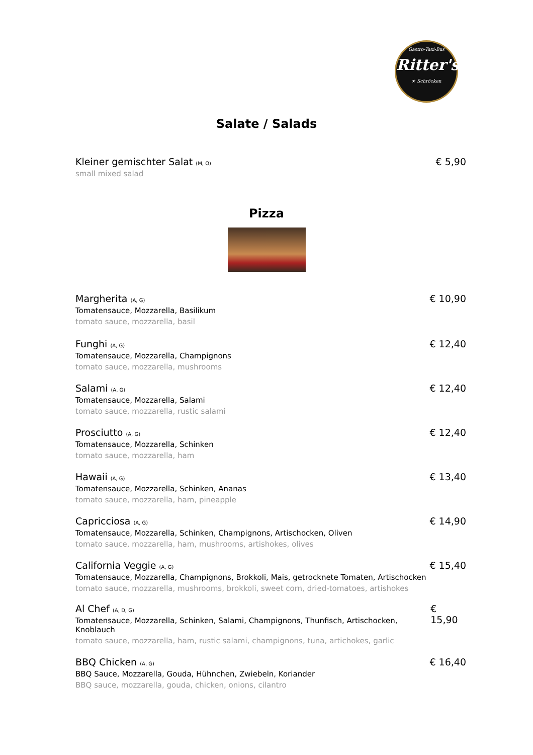Gastro-Taxi-Bus
Ritter's
★ Schröcken
Salate / Salads
Kleiner gemischter Salat (M, O)
small mixed salad
€ 5,90
Pizza
Margherita (A, G)
Tomatensauce, Mozzarella, Basilikum
tomato sauce, mozzarella, basil
€ 10,90
Funghi (A, G)
Tomatensauce, Mozzarella, Champignons
tomato sauce, mozzarella, mushrooms
€ 12,40
Salami (A, G)
Tomatensauce, Mozzarella, Salami
tomato sauce, mozzarella, rustic salami
€ 12,40
Prosciutto (A, G)
Tomatensauce, Mozzarella, Schinken
tomato sauce, mozzarella, ham
€ 12,40
Hawaii (A, G)
Tomatensauce, Mozzarella, Schinken, Ananas
tomato sauce, mozzarella, ham, pineapple
€ 13,40
Capricciosa (A, G)
Tomatensauce, Mozzarella, Schinken, Champignons, Artischocken, Oliven
tomato sauce, mozzarella, ham, mushrooms, artishokes, olives
€ 14,90
California Veggie (A, G)
Tomatensauce, Mozzarella, Champignons, Brokkoli, Mais, getrocknete Tomaten, Artischocken
tomato sauce, mozzarella, mushrooms, brokkoli, sweet corn, dried-tomatoes, artishokes
€ 15,40
Al Chef (A, D, G)
Tomatensauce, Mozzarella, Schinken, Salami, Champignons, Thunfisch, Artischocken, Knoblauch
tomato sauce, mozzarella, ham, rustic salami, champignons, tuna, artichokes, garlic
€ 15,90
BBQ Chicken (A, G)
BBQ Sauce, Mozzarella, Gouda, Hühnchen, Zwiebeln, Koriander
BBQ sauce, mozzarella, gouda, chicken, onions, cilantro
€ 16,40